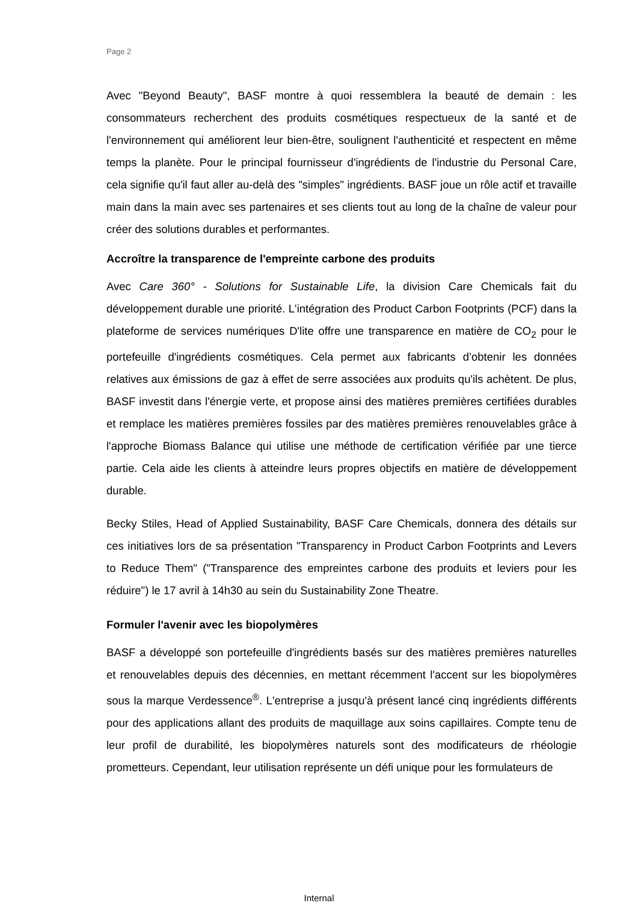Page 2
Avec "Beyond Beauty", BASF montre à quoi ressemblera la beauté de demain : les consommateurs recherchent des produits cosmétiques respectueux de la santé et de l'environnement qui améliorent leur bien-être, soulignent l'authenticité et respectent en même temps la planète. Pour le principal fournisseur d'ingrédients de l'industrie du Personal Care, cela signifie qu'il faut aller au-delà des "simples" ingrédients. BASF joue un rôle actif et travaille main dans la main avec ses partenaires et ses clients tout au long de la chaîne de valeur pour créer des solutions durables et performantes.
Accroître la transparence de l'empreinte carbone des produits
Avec Care 360° - Solutions for Sustainable Life, la division Care Chemicals fait du développement durable une priorité. L'intégration des Product Carbon Footprints (PCF) dans la plateforme de services numériques D'lite offre une transparence en matière de CO<sub>2</sub> pour le portefeuille d'ingrédients cosmétiques. Cela permet aux fabricants d’obtenir les données relatives aux émissions de gaz à effet de serre associées aux produits qu'ils achètent. De plus, BASF investit dans l'énergie verte, et propose ainsi des matières premières certifiées durables et remplace les matières premières fossiles par des matières premières renouvelables grâce à l'approche Biomass Balance qui utilise une méthode de certification vérifiée par une tierce partie. Cela aide les clients à atteindre leurs propres objectifs en matière de développement durable.
Becky Stiles, Head of Applied Sustainability, BASF Care Chemicals, donnera des détails sur ces initiatives lors de sa présentation "Transparency in Product Carbon Footprints and Levers to Reduce Them" ("Transparence des empreintes carbone des produits et leviers pour les réduire") le 17 avril à 14h30 au sein du Sustainability Zone Theatre.
Formuler l'avenir avec les biopolymères
BASF a développé son portefeuille d'ingrédients basés sur des matières premières naturelles et renouvelables depuis des décennies, en mettant récemment l'accent sur les biopolymères sous la marque Verdessence<sup>®</sup>. L'entreprise a jusqu'à présent lancé cinq ingrédients différents pour des applications allant des produits de maquillage aux soins capillaires. Compte tenu de leur profil de durabilité, les biopolymères naturels sont des modificateurs de rhéologie prometteurs. Cependant, leur utilisation représente un défi unique pour les formulateurs de
Internal